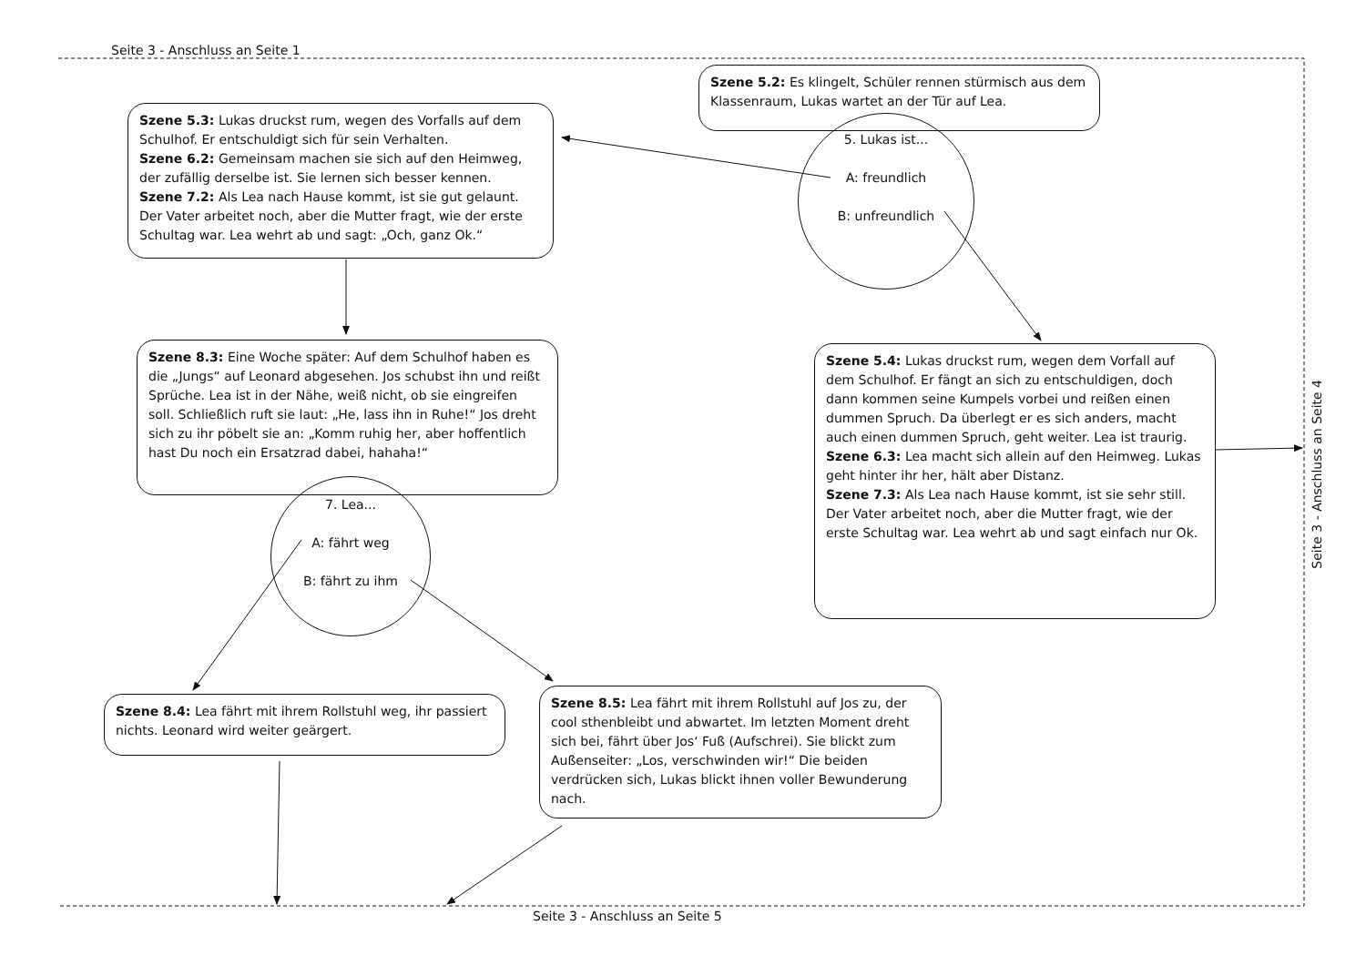Seite 3 - Anschluss an Seite 1
Szene 5.2: Es klingelt, Schüler rennen stürmisch aus dem Klassenraum, Lukas wartet an der Tür auf Lea.
5. Lukas ist...
A: freundlich
B: unfreundlich
Szene 5.3: Lukas druckst rum, wegen des Vorfalls auf dem Schulhof. Er entschuldigt sich für sein Verhalten.
Szene 6.2: Gemeinsam machen sie sich auf den Heimweg, der zufällig derselbe ist. Sie lernen sich besser kennen.
Szene 7.2: Als Lea nach Hause kommt, ist sie gut gelaunt. Der Vater arbeitet noch, aber die Mutter fragt, wie der erste Schultag war. Lea wehrt ab und sagt: „Och, ganz Ok.“
Szene 5.4: Lukas druckst rum, wegen dem Vorfall auf dem Schulhof. Er fängt an sich zu entschuldigen, doch dann kommen seine Kumpels vorbei und reißen einen dummen Spruch. Da überlegt er es sich anders, macht auch einen dummen Spruch, geht weiter. Lea ist traurig.
Szene 6.3: Lea macht sich allein auf den Heimweg. Lukas geht hinter ihr her, hält aber Distanz.
Szene 7.3: Als Lea nach Hause kommt, ist sie sehr still. Der Vater arbeitet noch, aber die Mutter fragt, wie der erste Schultag war. Lea wehrt ab und sagt einfach nur Ok.
Szene 8.3: Eine Woche später: Auf dem Schulhof haben es die „Jungs“ auf Leonard abgesehen. Jos schubst ihn und reißt Sprüche. Lea ist in der Nähe, weiß nicht, ob sie eingreifen soll. Schließlich ruft sie laut: „He, lass ihn in Ruhe!“ Jos dreht sich zu ihr pöbelt sie an: „Komm ruhig her, aber hoffentlich hast Du noch ein Ersatzrad dabei, hahaha!“
7. Lea...
A: fährt weg
B: fährt zu ihm
Szene 8.4: Lea fährt mit ihrem Rollstuhl weg, ihr passiert nichts. Leonard wird weiter geärgert.
Szene 8.5: Lea fährt mit ihrem Rollstuhl auf Jos zu, der cool sthenbleibt und abwartet. Im letzten Moment dreht sich bei, fährt über Jos‘ Fuß (Aufschrei). Sie blickt zum Außenseiter: „Los, verschwinden wir!“ Die beiden verdrücken sich, Lukas blickt ihnen voller Bewunderung nach.
Seite 3 - Anschluss an Seite 4
Seite 3 - Anschluss an Seite 5